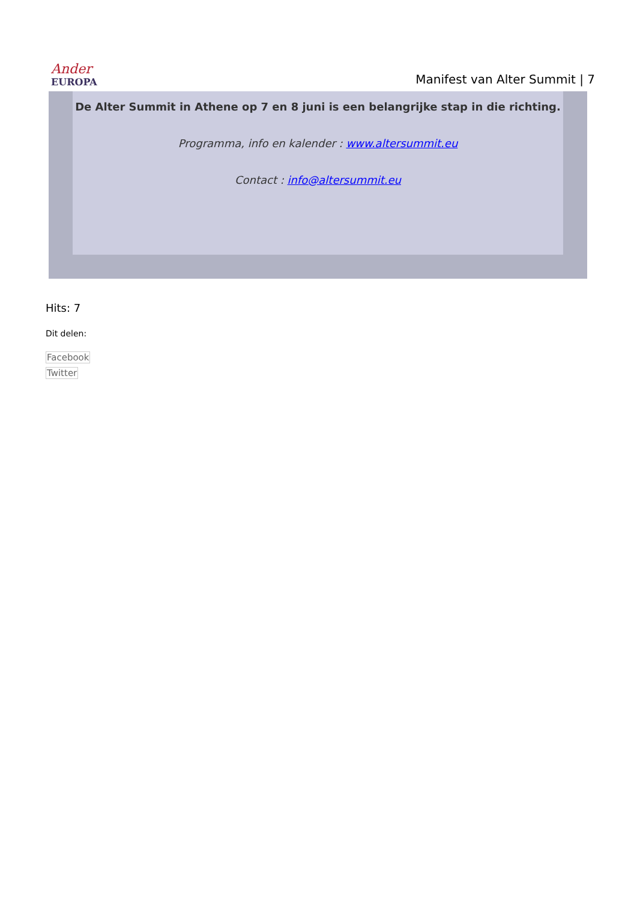Ander
EUROPA
Manifest van Alter Summit | 7
De Alter Summit in Athene op 7 en 8 juni is een belangrijke stap in die richting.
Programma, info en kalender : www.altersummit.eu
Contact : info@altersummit.eu
Hits: 7
Dit delen:
Facebook
Twitter